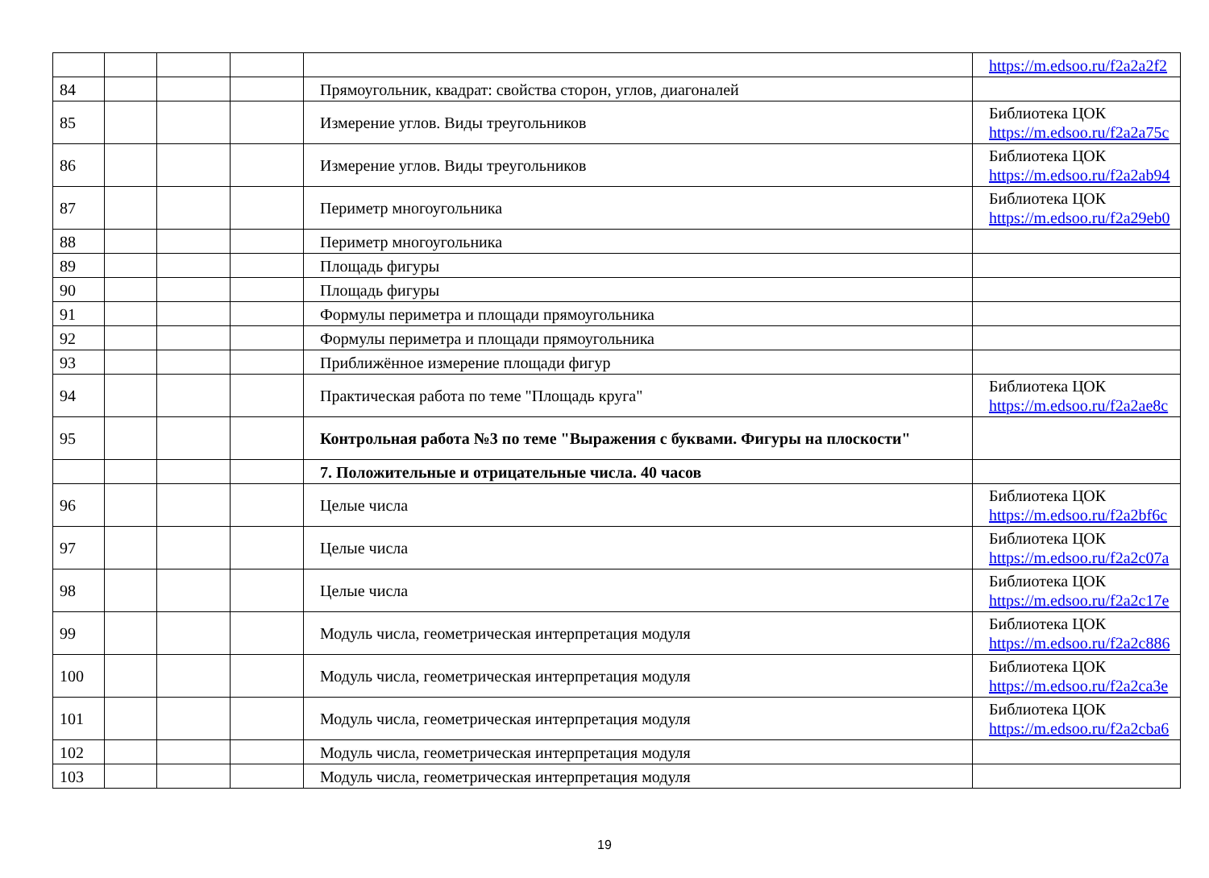| | | | | | https://m.edsoo.ru/f2a2a2f2 |
| 84 | | | | Прямоугольник, квадрат: свойства сторон, углов, диагоналей | |
| 85 | | | | Измерение углов. Виды треугольников | Библиотека ЦОК https://m.edsoo.ru/f2a2a75c |
| 86 | | | | Измерение углов. Виды треугольников | Библиотека ЦОК https://m.edsoo.ru/f2a2ab94 |
| 87 | | | | Периметр многоугольника | Библиотека ЦОК https://m.edsoo.ru/f2a29eb0 |
| 88 | | | | Периметр многоугольника | |
| 89 | | | | Площадь фигуры | |
| 90 | | | | Площадь фигуры | |
| 91 | | | | Формулы периметра и площади прямоугольника | |
| 92 | | | | Формулы периметра и площади прямоугольника | |
| 93 | | | | Приближённое измерение площади фигур | |
| 94 | | | | Практическая работа по теме "Площадь круга" | Библиотека ЦОК https://m.edsoo.ru/f2a2ae8c |
| 95 | | | | Контрольная работа №3 по теме "Выражения с буквами. Фигуры на плоскости" | |
| | | | | 7. Положительные и отрицательные числа. 40 часов | |
| 96 | | | | Целые числа | Библиотека ЦОК https://m.edsoo.ru/f2a2bf6c |
| 97 | | | | Целые числа | Библиотека ЦОК https://m.edsoo.ru/f2a2c07a |
| 98 | | | | Целые числа | Библиотека ЦОК https://m.edsoo.ru/f2a2c17e |
| 99 | | | | Модуль числа, геометрическая интерпретация модуля | Библиотека ЦОК https://m.edsoo.ru/f2a2c886 |
| 100 | | | | Модуль числа, геометрическая интерпретация модуля | Библиотека ЦОК https://m.edsoo.ru/f2a2ca3e |
| 101 | | | | Модуль числа, геометрическая интерпретация модуля | Библиотека ЦОК https://m.edsoo.ru/f2a2cba6 |
| 102 | | | | Модуль числа, геометрическая интерпретация модуля | |
| 103 | | | | Модуль числа, геометрическая интерпретация модуля | |
19